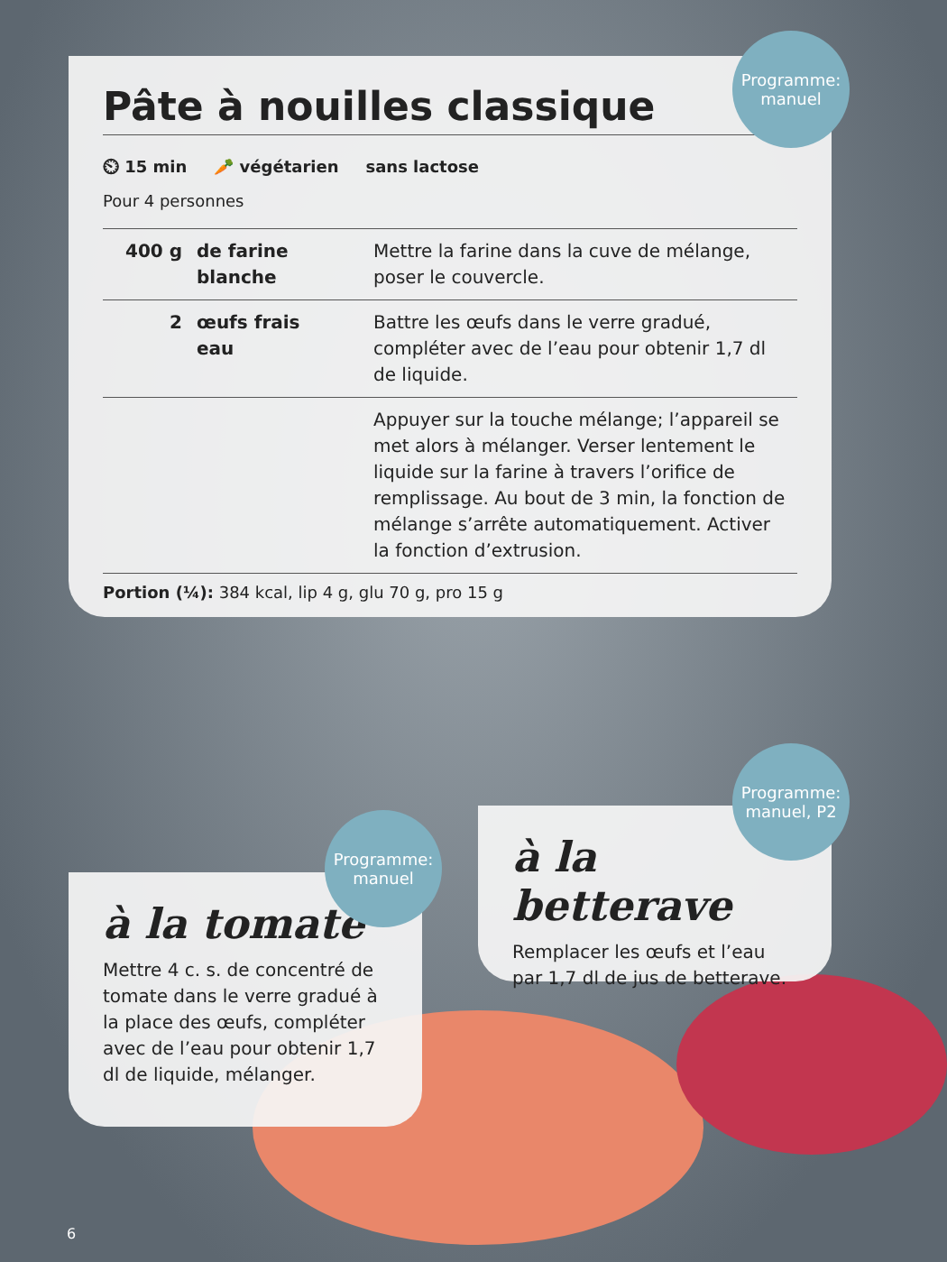Pâte à nouilles classique
⏲ 15 min 🥕 végétarien sans lactose
Pour 4 personnes
| 400 g | de farine blanche | Mettre la farine dans la cuve de mélange, poser le couvercle. |
| 2 | œufs frais eau | Battre les œufs dans le verre gradué, compléter avec de l’eau pour obtenir 1,7 dl de liquide. |
| | | Appuyer sur la touche mélange; l’appareil se met alors à mélanger. Verser lentement le liquide sur la farine à travers l’orifice de remplissage. Au bout de 3 min, la fonction de mélange s’arrête automatiquement. Activer la fonction d’extrusion. |
Portion (¼): 384 kcal, lip 4 g, glu 70 g, pro 15 g
Programme:
manuel
à la tomate
Mettre 4 c. s. de concentré de tomate dans le verre gradué à la place des œufs, compléter avec de l’eau pour obtenir 1,7 dl de liquide, mélanger.
Programme:
manuel
à la betterave
Remplacer les œufs et l’eau par 1,7 dl de jus de betterave.
Programme:
manuel, P2
6